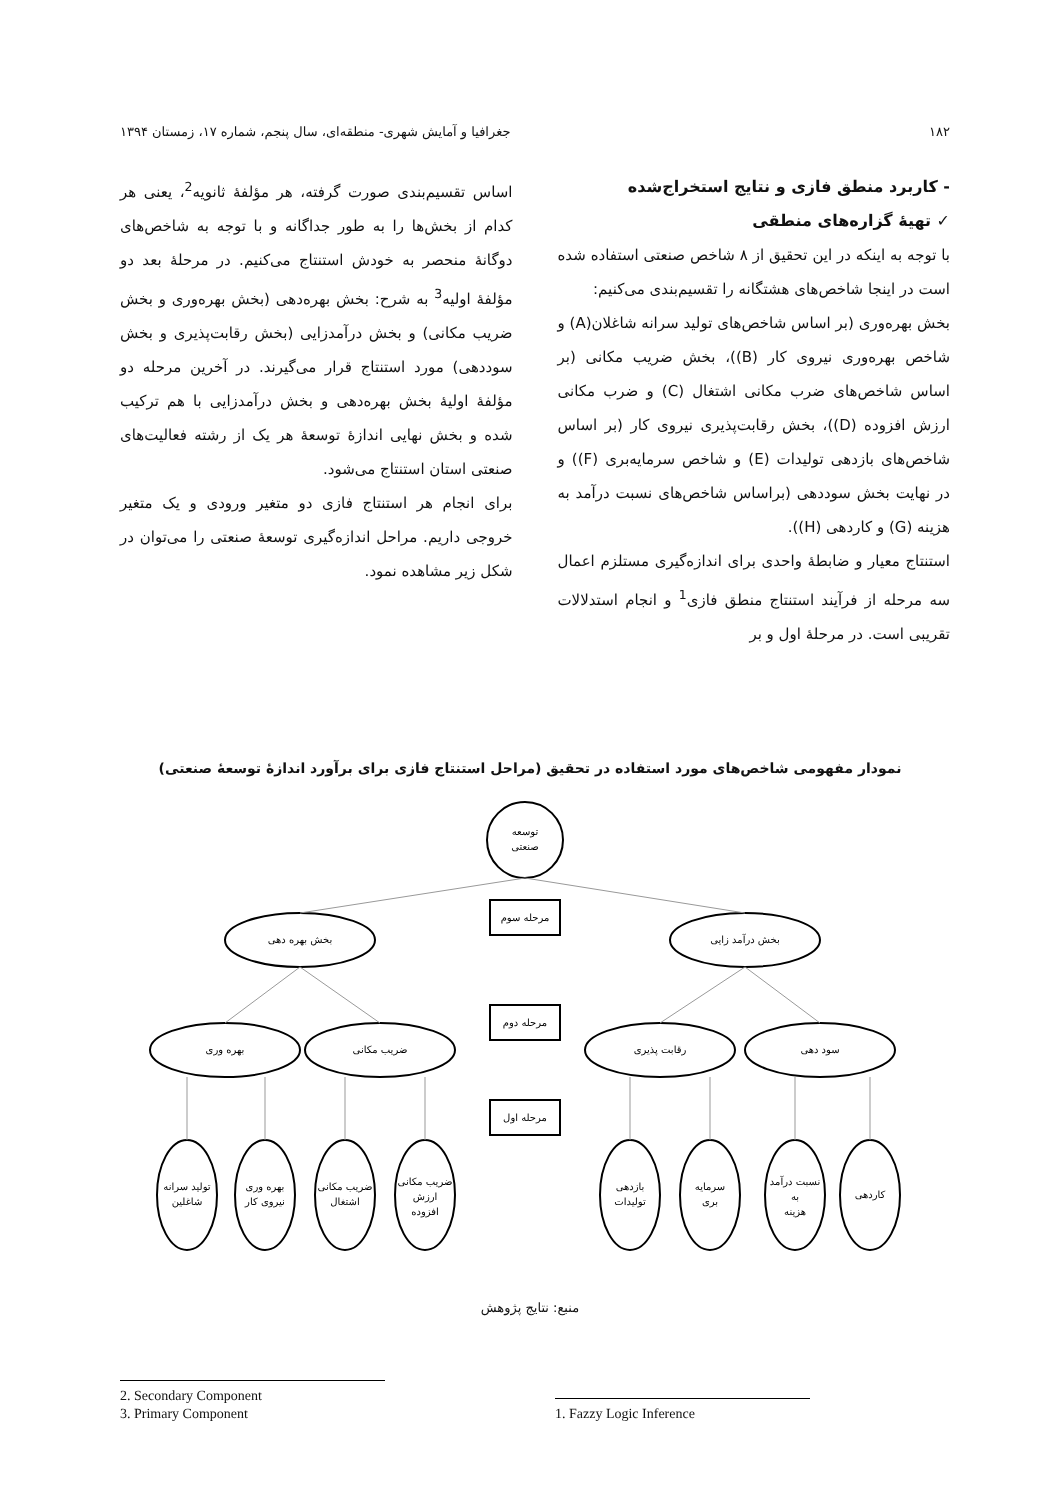۱۸۲ جغرافیا و آمایش شهری- منطقه‌ای، سال پنجم، شماره ۱۷، زمستان ۱۳۹۴
- کاربرد منطق فازی و نتایج استخراج‌شده
✓ تهیهٔ گزاره‌های منطقی
با توجه به اینکه در این تحقیق از ۸ شاخص صنعتی استفاده شده است در اینجا شاخص‌های هشتگانه را تقسیم‌بندی می‌کنیم:
بخش بهره‌وری (بر اساس شاخص‌های تولید سرانه شاغلان(A) و شاخص بهره‌وری نیروی کار (B))، بخش ضریب مکانی (بر اساس شاخص‌های ضرب مکانی اشتغال (C) و ضرب مکانی ارزش افزوده (D))، بخش رقابت‌پذیری نیروی کار (بر اساس شاخص‌های بازدهی تولیدات (E) و شاخص سرمایه‌بری (F)) و در نهایت بخش سوددهی (براساس شاخص‌های نسبت درآمد به هزینه (G) و کاردهی (H)).
استنتاج معیار و ضابطهٔ واحدی برای اندازه‌گیری مستلزم اعمال سه مرحله از فرآیند استنتاج منطق فازی<sup>1</sup> و انجام استدلالات تقریبی است. در مرحلهٔ اول و بر
اساس تقسیم‌بندی صورت گرفته، هر مؤلفهٔ ثانویه<sup>2</sup>، یعنی هر کدام از بخش‌ها را به طور جداگانه و با توجه به شاخص‌های دوگانهٔ منحصر به خودش استنتاج می‌کنیم. در مرحلهٔ بعد دو مؤلفهٔ اولیه<sup>3</sup> به شرح: بخش بهره‌دهی (بخش بهره‌وری و بخش ضریب مکانی) و بخش درآمدزایی (بخش رقابت‌پذیری و بخش سوددهی) مورد استنتاج قرار می‌گیرند. در آخرین مرحله دو مؤلفهٔ اولیهٔ بخش بهره‌دهی و بخش درآمدزایی با هم ترکیب شده و بخش نهایی اندازهٔ توسعهٔ هر یک از رشته فعالیت‌های صنعتی استان استنتاج می‌شود.
برای انجام هر استنتاج فازی دو متغیر ورودی و یک متغیر خروجی داریم. مراحل اندازه‌گیری توسعهٔ صنعتی را می‌توان در شکل زیر مشاهده نمود.
نمودار مفهومی شاخص‌های مورد استفاده در تحقیق (مراحل استنتاج فازی برای برآورد اندازهٔ توسعهٔ صنعتی)
توسعه
صنعتی
بخش بهره دهی
بخش درآمد زایی
مرحله سوم
مرحله دوم
مرحله اول
بهره وری
ضریب مکانی
رقابت پذیری
سود دهی
تولید سرانه
شاغلین
بهره وری
نیروی کار
ضریب مکانی
اشتغال
ضریب مکانی
ارزش
افزوده
بازدهی
تولیدات
سرمایه
بری
نسبت درآمد
به
هزینه
کاردهی
منبع: نتایج پژوهش
2. Secondary Component
3. Primary Component
1. Fazzy Logic Inference